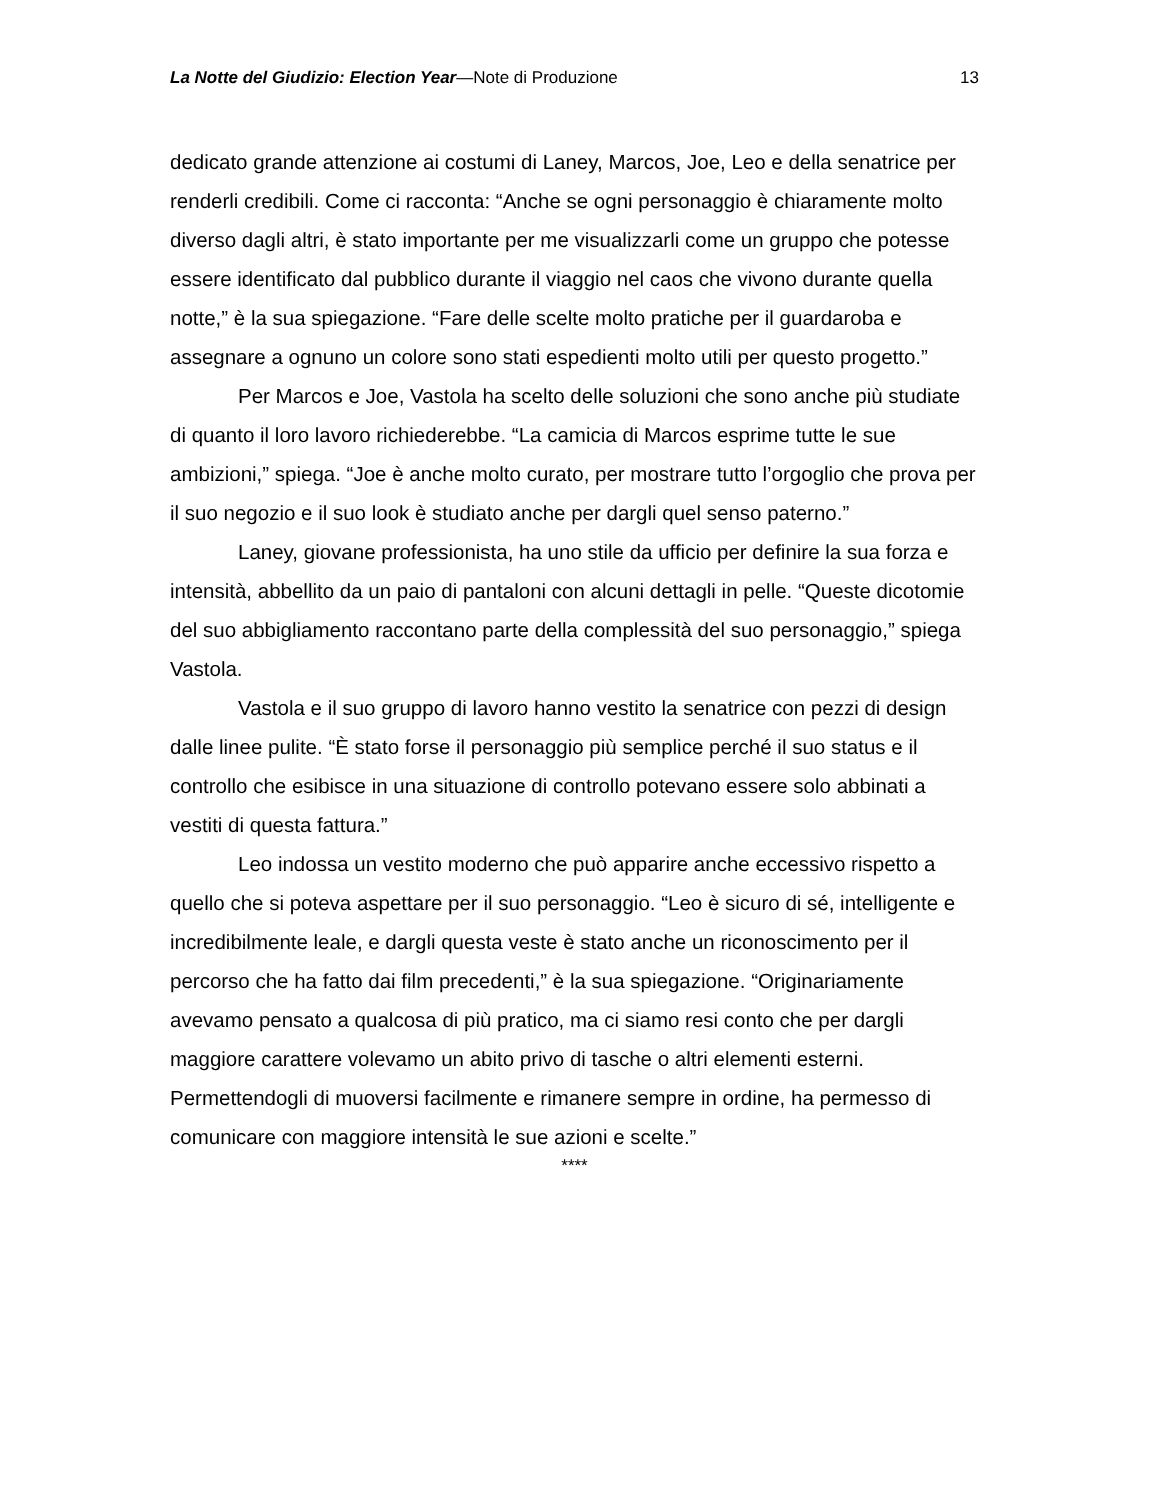La Notte del Giudizio: Election Year—Note di Produzione 13
dedicato grande attenzione ai costumi di Laney, Marcos, Joe, Leo e della senatrice per renderli credibili. Come ci racconta: “Anche se ogni personaggio è chiaramente molto diverso dagli altri, è stato importante per me visualizzarli come un gruppo che potesse essere identificato dal pubblico durante il viaggio nel caos che vivono durante quella notte,” è la sua spiegazione. “Fare delle scelte molto pratiche per il guardaroba e assegnare a ognuno un colore sono stati espedienti molto utili per questo progetto.”
Per Marcos e Joe, Vastola ha scelto delle soluzioni che sono anche più studiate di quanto il loro lavoro richiederebbe. “La camicia di Marcos esprime tutte le sue ambizioni,” spiega. “Joe è anche molto curato, per mostrare tutto l’orgoglio che prova per il suo negozio e il suo look è studiato anche per dargli quel senso paterno.”
Laney, giovane professionista, ha uno stile da ufficio per definire la sua forza e intensità, abbellito da un paio di pantaloni con alcuni dettagli in pelle. “Queste dicotomie del suo abbigliamento raccontano parte della complessità del suo personaggio,” spiega Vastola.
Vastola e il suo gruppo di lavoro hanno vestito la senatrice con pezzi di design dalle linee pulite. “È stato forse il personaggio più semplice perché il suo status e il controllo che esibisce in una situazione di controllo potevano essere solo abbinati a vestiti di questa fattura.”
Leo indossa un vestito moderno che può apparire anche eccessivo rispetto a quello che si poteva aspettare per il suo personaggio. “Leo è sicuro di sé, intelligente e incredibilmente leale, e dargli questa veste è stato anche un riconoscimento per il percorso che ha fatto dai film precedenti,” è la sua spiegazione. “Originariamente avevamo pensato a qualcosa di più pratico, ma ci siamo resi conto che per dargli maggiore carattere volevamo un abito privo di tasche o altri elementi esterni. Permettendogli di muoversi facilmente e rimanere sempre in ordine, ha permesso di comunicare con maggiore intensità le sue azioni e scelte.”
****